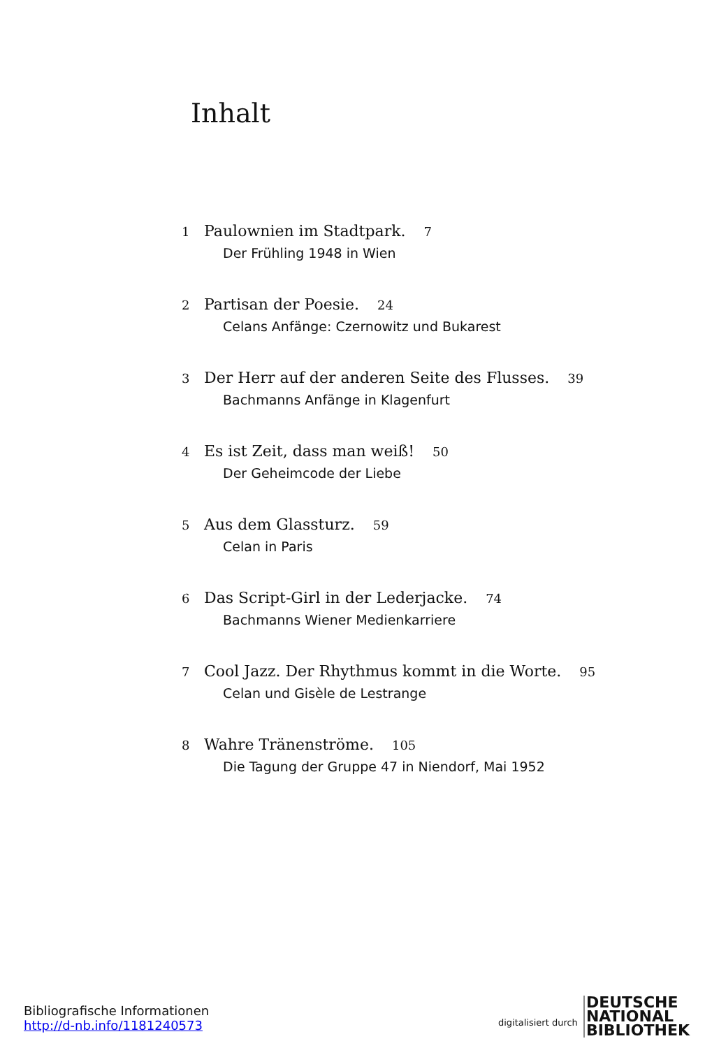Inhalt
1 Paulownien im Stadtpark. 7
Der Frühling 1948 in Wien
2 Partisan der Poesie. 24
Celans Anfänge: Czernowitz und Bukarest
3 Der Herr auf der anderen Seite des Flusses. 39
Bachmanns Anfänge in Klagenfurt
4 Es ist Zeit, dass man weiß! 50
Der Geheimcode der Liebe
5 Aus dem Glassturz. 59
Celan in Paris
6 Das Script-Girl in der Lederjacke. 74
Bachmanns Wiener Medienkarriere
7 Cool Jazz. Der Rhythmus kommt in die Worte. 95
Celan und Gisèle de Lestrange
8 Wahre Tränenströme. 105
Die Tagung der Gruppe 47 in Niendorf, Mai 1952
Bibliografische Informationen
http://d-nb.info/1181240573
digitalisiert durch
DEUTSCHE
NATIONAL
BIBLIOTHEK